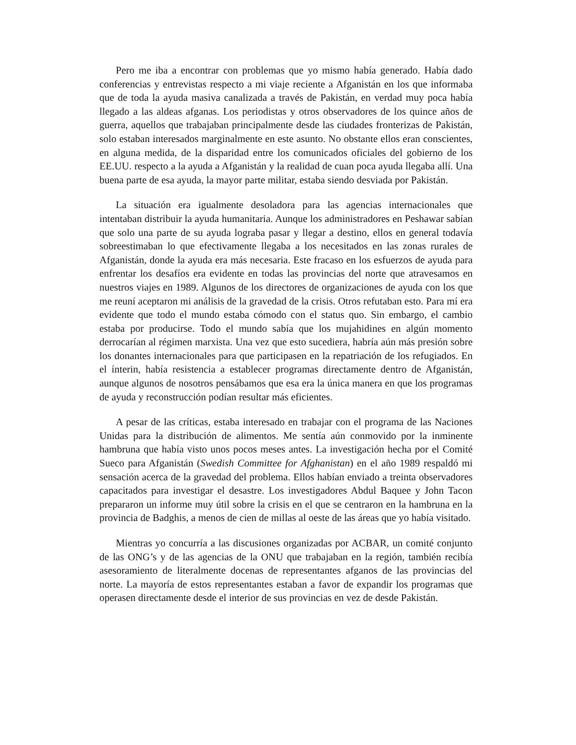Pero me iba a encontrar con problemas que yo mismo había generado. Había dado conferencias y entrevistas respecto a mi viaje reciente a Afganistán en los que informaba que de toda la ayuda masiva canalizada a través de Pakistán, en verdad muy poca había llegado a las aldeas afganas. Los periodistas y otros observadores de los quince años de guerra, aquellos que trabajaban principalmente desde las ciudades fronterizas de Pakistán, solo estaban interesados marginalmente en este asunto. No obstante ellos eran conscientes, en alguna medida, de la disparidad entre los comunicados oficiales del gobierno de los EE.UU. respecto a la ayuda a Afganistán y la realidad de cuan poca ayuda llegaba allí. Una buena parte de esa ayuda, la mayor parte militar, estaba siendo desviada por Pakistán.
La situación era igualmente desoladora para las agencias internacionales que intentaban distribuir la ayuda humanitaria. Aunque los administradores en Peshawar sabían que solo una parte de su ayuda lograba pasar y llegar a destino, ellos en general todavía sobreestimaban lo que efectivamente llegaba a los necesitados en las zonas rurales de Afganistán, donde la ayuda era más necesaria. Este fracaso en los esfuerzos de ayuda para enfrentar los desafíos era evidente en todas las provincias del norte que atravesamos en nuestros viajes en 1989. Algunos de los directores de organizaciones de ayuda con los que me reuní aceptaron mi análisis de la gravedad de la crisis. Otros refutaban esto. Para mí era evidente que todo el mundo estaba cómodo con el status quo. Sin embargo, el cambio estaba por producirse. Todo el mundo sabía que los mujahidines en algún momento derrocarían al régimen marxista. Una vez que esto sucediera, habría aún más presión sobre los donantes internacionales para que participasen en la repatriación de los refugiados. En el ínterin, había resistencia a establecer programas directamente dentro de Afganistán, aunque algunos de nosotros pensábamos que esa era la única manera en que los programas de ayuda y reconstrucción podían resultar más eficientes.
A pesar de las críticas, estaba interesado en trabajar con el programa de las Naciones Unidas para la distribución de alimentos. Me sentía aún conmovido por la inminente hambruna que había visto unos pocos meses antes. La investigación hecha por el Comité Sueco para Afganistán (Swedish Committee for Afghanistan) en el año 1989 respaldó mi sensación acerca de la gravedad del problema. Ellos habían enviado a treinta observadores capacitados para investigar el desastre. Los investigadores Abdul Baquee y John Tacon prepararon un informe muy útil sobre la crisis en el que se centraron en la hambruna en la provincia de Badghis, a menos de cien de millas al oeste de las áreas que yo había visitado.
Mientras yo concurría a las discusiones organizadas por ACBAR, un comité conjunto de las ONG’s y de las agencias de la ONU que trabajaban en la región, también recibía asesoramiento de literalmente docenas de representantes afganos de las provincias del norte. La mayoría de estos representantes estaban a favor de expandir los programas que operasen directamente desde el interior de sus provincias en vez de desde Pakistán.